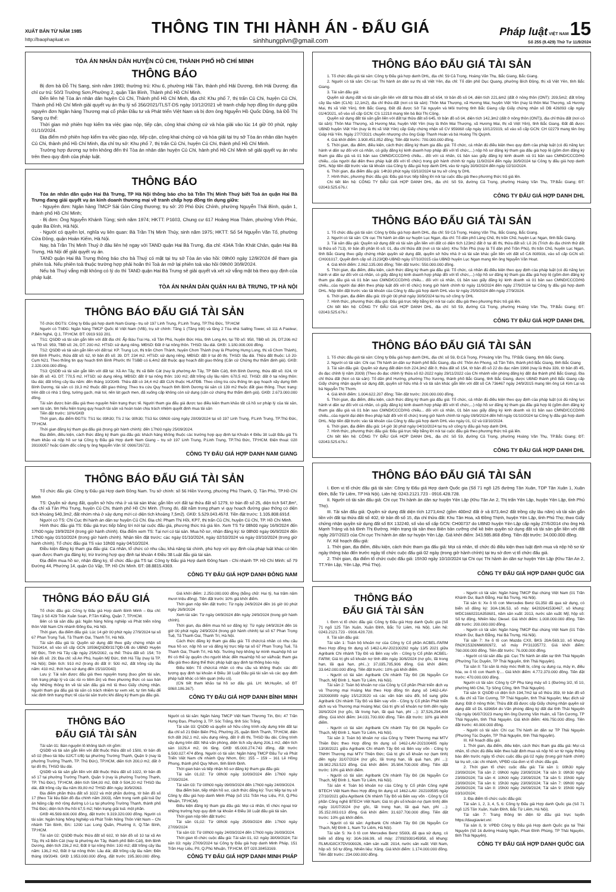XUẤT BẢN TỪ NĂM 1985
http://baophapluat.vn
THÔNG TIN THI HÀNH ÁN - ĐẤU GIÁ
sinhhungplvn@gmail.com
Pháp luật VIỆT NAM 15
Số 255 (9.429) Thứ Tư 11/9/2024
TÒA ÁN NHÂN DÂN HUYỆN CỦ CHI, THÀNH PHỐ HỒ CHÍ MINH
THÔNG BÁO
Bị đơn bà Đỗ Thị Sang, sinh năm 1993; thường trú: Khu 6, phường Hải Tân, thành phố Hải Dương, tỉnh Hải Dương; địa chỉ cư trú: 50/3 Trường Sơn,Phường 2, quận Tân Bình, Thành phố Hồ Chí Minh.
Đến liên hệ Tòa án nhân dân huyện Củ Chi, Thành phố Hồ Chí Minh, địa chỉ: Khu phố 7, thị trấn Củ Chi, huyện Củ Chi, Thành phố Hồ Chí Minh giải quyết vụ án thụ lý số 356/2021/TLST-DS ngày 10/12/2021 về tranh chấp hợp đồng tín dụng giữa nguyên đơn Ngân hàng Thương mại cổ phần Đầu tư và Phát triển Việt Nam và bị đơn ông Nguyễn Hồ Quốc Dũng, bà Đỗ Thị Sang cụ thể:
Thời gian mở phiên họp kiểm tra việc giao nộp, tiếp cận, công khai chứng cứ và hòa giải vào lúc 14 giờ 00 phút, ngày 01/10/2024.
Địa điểm mở phiên họp kiểm tra việc giao nộp, tiếp cận, công khai chứng cứ và hòa giải tại trụ sở Tòa án nhân dân huyện Củ Chi, thành phố Hồ Chí Minh, địa chỉ trụ sở: Khu phố 7, thị trấn Củ Chi, huyện Củ Chi, thành phố Hồ Chí Minh.
Trường hợp đương sự trên không đến thì Tòa án nhân dân huyện Củ Chi, hành phố Hồ Chí Minh sẽ giải quyết vụ án nêu trên theo quy định của pháp luật.
THÔNG BÁO
Tòa án nhân dân quận Hai Bà Trưng, TP Hà Nội thông báo cho bà Trần Thị Minh Thuý biết Toà án quận Hai Bà Trưng đang giải quyết vụ án kinh doanh thương mại về tranh chấp hợp đồng tín dụng giữa:
- Nguyên đơn: Ngân hàng TMCP Sài Gòn Công thương; trụ sở: 20 Phó Đức Chính, phường Nguyễn Thái Bình, quận 1, thành phố Hồ Chí Minh;
- Bị đơn: Ông Nguyễn Khánh Tùng; sinh năm 1974; HKTT: P1603, Chung cư 617 Hoàng Hoa Thám, phường Vĩnh Phúc, quận Ba Đình, Hà Nội.
- Người có quyền lợi, nghĩa vụ liên quan: Bà Trần Thị Minh Thúy, sinh năm 1975; HKTT: Số 54 Nguyễn Văn Tố, phường Cửa Đông, quận Hoàn Kiếm, Hà Nội.
Nay, bà Trần Thị Minh Thuý ở đâu liên hệ ngay với TAND quận Hai Bà Trưng, địa chỉ: 434A Trần Khát Chân, quận Hai Bà Trưng, Hà Nội để giải quyết vụ án.
TAND quận Hai Bà Trưng thông báo cho bà Thuý có mặt tại trụ sở Tòa án vào hồi: 09h00 ngày 12/9/2024 để tham gia phiên toà. Nếu phiên toà thuộc trường hợp phải hoãn thì Toà án mở lại phiên toà vào hồi 09h00 30/9/2024.
Nếu bà Thuý vắng mặt không có lý do thì TAND quận Hai Bà Trưng sẽ giải quyết và xét xử vắng mặt bà theo quy định của pháp luật.
TÒA ÁN NHÂN DÂN QUẬN HAI BÀ TRƯNG, TP HÀ NỘI
THÔNG BÁO ĐẤU GIÁ TÀI SẢN
Tổ chức ĐGTS: Công ty Đấu giá hợp danh Nam Giang– trụ sở 197 Linh Trung, P.Linh Trung, TP.Thủ Đức, TP.HCM
Người có TSĐG: Ngân hàng TMCP Quốc tế Việt Nam (VIB), trụ sở chính: Tầng 1 (Tầng trệt) và tầng 2 Tòa nhà Sailing Tower, số 111 A Pasteur, P.Bến Nghé, Q.1, TP.HCM. ĐT: 0919 933 281.
TS1: QSDĐ và tài sản gắn liền với đất địa chỉ: Ấp Bàu Trai Hạ, xã Tân Phú, huyện Đức Hòa, tỉnh Long An, tại TĐ số: 958, TBĐ số: 26, DT:206 m2 và TĐ số: 959, TBĐ số: 26, DT: 200 m2. HTSD: sử dụng riêng. MĐSD: Đất ở tại nông thôn. THSD: lâu dài. GKĐ: 1.180.000.000 đồng.
TS2: QSDĐ và tài sản gắn liền với đất tại: KP. Trung Lợi, thị trấn Chơn Thành, huyện Chơn Thành (nay là Phường Hưng Long, thị xã Chơn Thành), tỉnh Bình Phước, thửa đất số: 62, tờ bản đồ số: 39. DT: 234 m2. HTSD: sử dụng riêng. MĐSD: đất ở tại đô thị. THSD: lâu dài. Thửa đất thuộc: Lô 20- Cụm N21. Theo thông tin quy hoạch tỉnh Bình Phước thì TSBĐ có 6,4m2 đất thuộc quy hoạch đất giao thông (Căn cứ Chứng thư thẩm định giá). GKĐ: 2.320.000.000 đồng.
TS3: QSDĐ và tài sản gắn liền với đất tại: Xã An Tây, thị xã Bến Cát (nay là phường An Tây, TP Bến Cát), tỉnh Bình Dương, thửa đất số: 824, tờ bản đồ số: 43. DT: 778,5 m2. HTSD: sử dụng riêng. MĐSD: đất ở tại nông thôn: 100 m2; đất trồng cây lâu năm: 678,5 m2. THSD: đất ở tại nông thôn: lâu dài; đất trồng cây lâu năm: đến tháng 10/2049. Thửa đất có 34,4 m2 đất CLN thuộc HLATĐB. Theo công tra cứu thông tin quy hoạch xây dựng tỉnh Bình Dương, tài sản có 19,3 m2 thuộc đất giao thông; Theo tra cứu Quy hoạch tỉnh Bình Dương tài sản có 139 m2 thuộc đất giao thông. Thực trạng: trên đất có nhà 1 tầng, tường gạch, mái tol, nền lát gạch men, đã xuống cấp không còn sử dụng (căn cứ chứng thư thẩm định giá). GKĐ: 2.673.000.000 đồng.
Tài sản được bán đấu giá theo nguyên hiện trạng thực tế. Người tham gia đấu giá được tạo điều kiện tham khảo tất cả hồ sơ pháp lý của tài sản, xem tài sản, tìm hiểu hiện trạng quy hoạch tài sản và hoàn toàn chịu trách nhiệm quyết định mua tài sản
Tiền đặt trước: 10%/GKĐ
Thời gian, địa điểm ĐGTS: TS1 lúc 09h30; TS 2 lúc 08h30; TS3 lúc 09h00 cùng ngày 28/09/2024 tại số 197 Linh Trung, P.Linh Trung, TP.Thủ Đức, TP.HCM.
Thời gian đăng ký tham gia đấu giá (trong giờ hành chính): đến 17h00 ngày 25/09/2024.
Địa điểm, điều kiện, cách thức đăng ký tham gia đấu giá: khách hàng không thuộc các trường hợp quy định tại Khoản 4 Điều 38 Luật Đấu giá TS tham khảo và nộp hồ sơ tại Công ty Đấu giá Hợp danh Nam Giang – trụ sở 197 Linh Trung, P.Linh Trung, TP.Thủ Đức, TP.HCM. Điện thoại: 028 39100057 hoặc Giám đốc công ty ông Nguyễn Văn Sĩ: 0906726722.
CÔNG TY ĐẤU GIÁ HỢP DANH NAM GIANG
THÔNG BÁO ĐẤU GIÁ TÀI SẢN
Tổ chức đấu giá: Công ty Đấu giá Hợp danh Đông Nam. Trụ sở chính: số 56 Hiền Vương, phường Phú Thạnh, Q. Tân Phú, TP.Hồ Chí Minh
TS: Quyền sử dụng đất, quyền sở hữu nhà ở và tài sản khác gắn liền với đất tại thửa đất số 1279, tờ bản đồ số 25, diện tích 547,8m², địa chỉ xã Tân Phú Trung, huyện Củ Chi, thành phố Hồ Chí Minh. (Trong đó, đất nằm trong phạm vi quy hoạch đường giao thông có diện tích khoảng 540,3m2, đất nhóm nhà ở xây dựng mới có diện tích khoảng 7,5m2). GKĐ: 5.529.043.457đ. Tiền đặt trước: 1.105.808.691đ.
Người có TS: Chi Cục thi hành án dân sự huyện Củ Chi. Địa chỉ: Phạm Thị Hồi, KP7, thị trấn Củ Chi, huyện Củ Chi, TP. Hồ Chí Minh.
Hình thức đấu giá TS: Đấu giá trực tiếp bằng lời nói tại cuộc đấu giá, phương thức trả giá lên. Xem TS Từ 08h00 ngày 16/9/2024 đến 17h00 ngày 19/9/2024 (trong giờ hành chính). Địa điểm xem TS: Tại nơi có tài sản. Mua hồ sơ, nhận đăng ký: từ 08h00 ngày 06/9/2024 đến 17h00 ngày 01/10/2024 (trong giờ hành chính). Nhận tiền đặt trước: các ngày 01/10/2024, ngày 02/10/2024 và ngày 03/10/2024 (trong giờ hành chính). Tổ chức đấu giá TS vào 10h00 ngày 04/10/2024.
Điều kiện đăng ký tham gia đấu giá: Cá nhân, tổ chức có nhu cầu, khả năng tài chính, phù hợp với quy định của pháp luật khác có liên quan được tham gia đăng ký, trừ trường hợp quy định tại khoản 4 Điều 38 Luật đấu giá tài sản.
Địa điểm mua hồ sơ, nhận đăng ký, tổ chức đấu giá TS tại: Công ty Đấu giá Hợp danh Đông Nam - Chi nhánh TP. Hồ Chí Minh: số 79 Đường 44, Phường 14, quận Gò Vấp, TP. Hồ Chí Minh. ĐT: 08.8815.4369.
CÔNG TY ĐẤU GIÁ HỢP DANH ĐÔNG NAM
THÔNG BÁO ĐẤU GIÁ
Tổ chức đấu giá: Công ty Đấu giá Hợp danh Bình Minh – Địa chỉ: Tầng 3 Số 429 Trần Xuân Soạn, P.Tân Kiểng, Quận 7, TP.HCM.
Bên có tài sản đấu giá: Ngân hàng Nông nghiệp và Phát triển nông thôn Việt Nam Chi nhánh Đống Đa, Hà Nội.
Thời gian, địa điểm đấu giá: Lúc 14 giờ 00 phút ngày 27/9/2024 tại số 67 Phan Trọng Tuệ, Tả Thanh Oai, Thanh Trì, Hà Nội.
Tài sản đấu giá là: Quyền sử dụng đất theo giấy chứng nhận số T610414, số vào sổ cấp GCN 18596QSDĐ/317QĐ-UB do UBND Huyện Mỹ Đức, Tỉnh Hà Tây cấp ngày 25/6/2002, cụ thể: Thửa đất số: 154; Tờ bản đồ số: 29; Địa chỉ: xã An Phú, huyện Mỹ Đức, tỉnh Hà Tây (nay là TP. Hà Nội); Diện tích: 910 m2 (trong đó đất ở: 500 m2, đất trồng cây lâu năm: 410 m2, thời hạn sử dụng đến 15/10/2043)
Lưu ý: Tài sản được đấu giá theo nguyên trạng (bao gồm tài sản, tình trạng pháp lý và các rủi ro tiềm ẩn) và theo phương thức có sao bán vậy. Những thông tin về tài sản đấu giá mô tả theo Giấy chứng nhận. Người tham gia đấu giá tài sản có trách nhiệm tự xem xét, tự tìm hiểu để xác định tình trạng thực tế của tài sản trước khi đăng ký tham gia đấu giá.
Giá khởi điểm: 2.250.000.000 đồng (bằng chữ: Hai tỷ, hai trăm năm mươi triệu đồng). Tiền đặt trước 10% giá khởi điểm.
Thời gian nộp tiền đặt trước: Từ ngày 24/9/2024 đến 16 giờ 00 phút ngày 26/9/2024
Xem tài sản: Từ ngày 04/9/2024 đến ngày 24/9/2024 (trong giờ hành chính).
Thời gian, địa điểm mua hồ sơ đăng ký: Từ ngày 04/9/2024 đến 16 giờ 00 phút ngày 24/9/2024 (trong giờ hành chính) tại số 67 Phan Trọng Tuệ, Tả Thanh Oai, Thanh Trì, Hà Nội.
Cách thức đăng ký tham gia đấu giá: Tổ chức/cá nhân có nhu cầu mua hồ sơ, nộp hồ sơ và đăng ký trực tiếp tại số 67 Phan Trọng Tuệ, Tả Thanh Oai, Thanh Trì, Hà Nội. Trường hợp không tự mình mua/nộp hồ sơ thì có thể ủy quyền cho người khác đến mua/nộp hồ sơ và/hoặc tham gia đấu giá theo đúng thể thức pháp luật quy định tại thông báo này.
Điều kiện: Tổ chức/cá nhân có nhu cầu và không thuộc các đối tượng quy định tại khoản 4 Điều 38 Luật Đấu giá tài sản và các quy định pháp luật khác có liên quan (nếu có).
(Chi tiết tham khảo tại hồ sơ đấu giá. LH: Mr.Huyền, số ĐT 0868.186.367).
CÔNG TY ĐẤU GIÁ HỢP DANH BÌNH MINH
THÔNG BÁO
ĐẤU GIÁ TÀI SẢN
Tài sản 01: Bán nguyên lô không tách rời gồm:
QSDĐ và tài sản gắn liền với đất thuộc thửa đất số 1580, tờ bản đồ số 02 (theo tài liệu 02/CT-UB) tại phường Trường Thạnh, Quận 9 (nay là phường Trường Thạnh, TP. Thủ Đức), TP.HCM, diện tích 200,0 m2, đất ở tại đô thị, THSD lâu dài.
QSDĐ và tài sản gắn liền với đất thuộc thửa đất số 1022, tờ bản đồ số 17 tại phường Trường Thạnh, Quận 9 (nay là phường Trường Thạnh, TP. Thủ Đức), TP.HCM, diện tích 594,00 m2, Đất ở 504,20 m2 THSD lâu dài, đất trồng cây lâu năm 89,80 m2 THSD đến ngày 30/9/2063.
Địa điểm phần thửa đất số 1022 và một phần đường, tờ bản đồ số 17 (theo Tài liệu Bản đồ địa chính năm 2003), nằm trong ranh giải toả Dự án Nâng cấp mở rộng đường Lò Lu tại phường Trường Thạnh, thành phố Thủ Đức; diện tích thu hồi 67,5 m2; hiện trạng giải toả: một phần.
GKĐ 46.569.600.000 đồng, đặt trước 9.319.320.000 đồng. Người có tài sản: Ngân hàng Nông Nghiệp và Phát Triển Nông Thôn Việt Nam – Chi nhánh Tân Bình, Đ/c: 1200 Lạc Long Quân, Phường 8, Q.Tân Bình, TP.HCM.
Tài sản 02: QSDĐ thuộc thửa đất số 602, tờ bản đồ số 10 tại xã An Tây, thị xã Bến Cát (nay là phường An Tây, thành phố Bến Cát), tỉnh Bình Dương, diện tích 236,2 m2, Đất ở tại nông thôn: 100 m2; đất trồng cây lâu năm: 136,2 m2, Đất ở tại nông thôn: Lâu dài; đất trồng cây lâu năm: Đến tháng 09/2049. GKĐ 1.953.000.000 đồng, đặt trước 195.300.000 đồng. Người có tài sản: Ngân hàng TMCP Việt Nam Thương Tín, Đ/c: 47 Trần Hưng Đạo, Phường 3, TP. Sóc Trăng, tỉnh Sóc Trăng.
Tài sản 03: QSDĐ và quyền sở hữu công trình xây dựng trên đất tại địa chỉ số 21 Điện Biên Phủ, Phường 25, quận Bình Thạnh, TP.HCM, diện tích đất 262,1 m2, sửu dụng riêng, đất ở đô thị, THSD lâu dài, Công trình xây dựng trên đất: Nhà văn phòng, diện tích xây dựng 206,1 m2, diện tích sàn 1029,4 m2, 06 tầng. GKĐ 65.000.274.743 đồng, đặt trước 6.500.027.474 đồng. Người có tài sản: Ngân hàng TMCP Đầu Tư và Phát Triển Việt Nam chi nhánh Quy Nhơn, Đ/c: 155 – 159 – 161 Lê Hồng Phong, thành phố Quy Nhơn, tỉnh Bình Định.
Thời gian bán và tiếp nhận hồ sơ đăng ký tham gia đấu giá:
Tài sản 01,02: Từ 08h00 ngày 10/09/2024 đến 17h00 ngày 27/09/2024.
Tài sản 03: Từ 08h00 ngày 09/09/2024 đến 17h00 ngày 24/09/2024.
Địa điểm bán, tiếp nhận hồ sơ, cách thức đăng ký: Trực tiếp tại trụ sở Công ty đấu giá hợp danh Minh Pháp (số 151 Trần Huy Liệu, P.8, Q.Phú Nhuận, TP.HCM).
Điều kiện đăng ký tham gia đấu giá: Mọi cá nhân, tổ chức ngoại trừ những trường hợp quy định tại khoản 4 Điều 38 Luật đấu giá tài sản.
Thời gian nộp tiền đặt trước:
Tài sản 01,02: Từ 08h00 ngày 25/09/2024 đến 17h00 ngày 27/09/2024
Tài sản 03: Từ 08h00 ngày 24/09/2024 đến 17h00 ngày 26/09/2024.
Thời gian tổ chức cuộc đấu giá: Tài sản 01, 02: ngày 30/09/2024; Tài sản 03: ngày 27/09/2024 tại Công ty Đấu giá hợp danh Minh Pháp, 151 Trần Huy Liệu, P8, Q.Phú Nhuận, TP.HCM. ĐT 028.38453169.
CÔNG TY ĐẤU GIÁ HỢP DANH MINH PHÁP
THÔNG BÁO ĐẤU GIÁ TÀI SẢN
1. Tổ chức đấu giá tài sản: Công ty Đấu giá hợp danh DHL, địa chỉ: 59 Cả Trọng, Hoàng Văn Thụ, Bắc Giang, Bắc Giang.
2. Người có tài sản: Chi cục Thi hành án dân sự thị xã Việt Yên, địa chỉ: Tổ dân phố Dục Quang, phường Bích Động, thị xã Việt Yên, tỉnh Bắc Giang.
3. Tài sản đấu giá:
Quyền sử dụng đất và tài sản gắn liền với đất tại thửa đất số 654, tờ bản đồ số 04, diện tích 221,6m2 (đất ở nông thôn (ONT): 209,5m2; đất trồng cây lâu năm (CLN): 12,1m2), địa chỉ thửa đất (nơi có tài sản): Thôn Mai Thượng, xã Hương Mai, huyện Việt Yên (nay là thôn Mai Thượng, xã Hương Mai, thị xã Việt Yên), tỉnh Bắc Giang. Đất đã được Sở Tài nguyên và Môi trường tỉnh Bắc Giang cấp Giấy chứng nhận số DB 426893 cấp ngày 01/4/2021, số vào sổ cấp GCN: CS 12218 mang tên bà Bùi Thị Cộng.
Quyền sử dụng đất tài sản gắn liền với đất tại thửa đất số 645, tờ bản đồ số 04, diện tích 142,3m2 (đất ở nông thôn (ONT)), địa chỉ thửa đất (nơi có tài sản): Thôn Mai Thượng, xã Hương Mai, huyện Việt Yên (nay là thôn Mai Thượng, xã Hương Mai, thị xã Việt Yên), tỉnh Bắc Giang. Đất đã được UBND huyện Việt Yên (nay là thị xã Việt Yên) cấp Giấy chứng nhận số CV 959068 cấp ngày 18/12/2019, số vào sổ cấp GCN: CH 02279 mang tên ông Giáp Hải Yến. Ngày 27/7/2021 chuyển nhượng cho ông Giáp Thanh Hoàn và bà Hoàng Thị Quỳnh.
4. Giá khởi điểm: 3.908.451.852 đồng; Tiền đặt trước: 780.000.000 đồng.
5. Thời gian, địa điểm, điều kiện, cách thức đăng ký tham gia đấu giá: Tổ chức, cá nhân đủ điều kiện theo quy định của pháp luật (có đủ năng lực hành vi dân sự đối với cá nhân, có giấy đăng ký kinh doanh hợp pháp đối với tổ chức,...) nộp hồ sơ đăng ký tham gia đấu giá hợp lệ (gồm đơn đăng ký tham gia đấu giá và 01 bản sao CMND/CCCD/Hộ chiếu... đối với cá nhân, 01 bản sao giấy đăng ký kinh doanh và 01 bản sao CMND/CCCD/Hộ chiếu...của người đại diện theo pháp luật đối với tổ chức) trong giờ hành chính từ ngày 11/9/2024 đến ngày 30/9/2024 tại Công ty đấu giá hợp danh DHL. Nộp tiền đặt trước vào tài khoản của Công ty đấu giá hợp danh DHL vào từ ngày 30/9/2024 đến ngày 02/10/2024.
6. Thời gian, địa điểm đấu giá: 14h30 phút ngày 03/10/2024 tại trụ sở công ty DHL
7. Hình thức, phương thức đấu giá: Đấu giá trực tiếp bằng lời nói tại cuộc đấu giá theo phương thức trả giá lên.
Chi tiết liên hệ: CÔNG TY ĐẤU GIÁ HỢP DANH DHL, địa chỉ: Số 59, đường Cả Trọng, phường Hoàng Văn Thụ, TP.Bắc Giang; ĐT: 02043.525.676./.
CÔNG TY ĐẤU GIÁ HỢP DANH DHL
THÔNG BÁO ĐẤU GIÁ TÀI SẢN
1. Tổ chức đấu giá tài sản: Công ty Đấu giá hợp danh DHL, địa chỉ: 59 Cả Trọng, Hoàng Văn Thụ, Bắc Giang, Bắc Giang.
2. Người có tài sản: Chi cục Thi hành án dân sự huyện Lục Ngạn, địa chỉ: Tổ dân phố Làng Chũ, thị trấn Chũ, huyện Lục Ngạn, tỉnh Bắc Giang.
3. Tài sản đấu giá: Quyền sử dụng đất và tài sản gắn liền với đất có diện tích 123m2 đất ở tại đô thị, thửa đất số: Lô 26 (Trích đo địa chính thử đất là thửa số 713), tờ bản đồ phân lô số: 01, địa chỉ thửa đất (nơi có tài sản): Khu Trần Phú (nay là Tổ dân phố Trần Phú), thị trấn Chũ, huyện Lục Ngạn, tỉnh Bắc Giang theo giấy chứng nhận quyền sử dụng đất, quyền sở hữu nhà ở và tài sản khác gắn liền với đất số CA 808916, vào sổ cấp GCN số: CH001017, Quyết định cấp số 2123/QĐ-UBND ngày 07/10/2015 của UBND huyện Lục Ngạn mang tên ông Nguyễn Văn Hoạt.
4. Giá khởi điểm: 2.862.135.000 đồng; Tiền đặt trước: 550.000.000 đồng.
5. Thời gian, địa điểm, điều kiện, cách thức đăng ký tham gia đấu giá: Tổ chức, cá nhân đủ điều kiện theo quy định của pháp luật (có đủ năng lực hành vi dân sự đối với cá nhân, có giấy đăng ký kinh doanh hợp pháp đối với tổ chức,...) nộp hồ sơ đăng ký tham gia đấu giá hợp lệ (gồm đơn đăng ký tham gia đấu giá và 01 bản sao CMND/CCCD/Hộ chiếu... đối với cá nhân, 01 bản sao giấy đăng ký kinh doanh và 01 bản sao CMND/CCCD/Hộ chiếu...của người đại diện theo pháp luật đối với tổ chức) trong giờ hành chính từ ngày 11/9/2024 đến ngày 27/9/2024 tại Công ty đấu giá hợp danh DHL. Nộp tiền đặt trước vào tài khoản của Công ty đấu giá hợp danh DHL vào từ ngày 25/9/2024 đến ngày 27/9/2024.
6. Thời gian, địa điểm đấu giá: 09 giờ 00 phút ngày 30/9/2024 tại trụ sở công ty DHL
7. Hình thức, phương thức đấu giá: Đấu giá trực tiếp bằng lời nói tại cuộc đấu giá theo phương thức trả giá lên.
Chi tiết liên hệ: CÔNG TY ĐẤU GIÁ HỢP DANH DHL, địa chỉ: Số 59, đường Cả Trọng, phường Hoàng Văn Thụ, TP.Bắc Giang; ĐT: 02043.525.676./.
CÔNG TY ĐẤU GIÁ HỢP DANH DHL
THÔNG BÁO ĐẤU GIÁ TÀI SẢN
1. Tổ chức đấu giá tài sản: Công ty Đấu giá hợp danh DHL, địa chỉ: số 59, Đ.Cả Trọng, P.Hoàng Văn Thụ, TP.Bắc Giang, tỉnh Bắc Giang.
2. Người có tài sản: Chi cục Thi hành án dân sự thành phố Bắc Giang, địa chỉ: Thôn An Phong, xã Tân Tiến, thành phố Bắc Giang, tỉnh Bắc Giang
3. Tài sản đấu giá: Quyền sử dụng đất diện tích 224,3m2 đất ở, thửa đất số 154, tờ bản đồ số 22 đo đạc năm 1998 (nay là thửa 339, tờ bản đồ 45, đo đạc chỉnh lý năm 2009) (Theo đo đạc chỉnh lý thửa số 82-2022 ngày 29/11/2022 của Chi nhánh văn phòng đăng ký đất đai thành phố Bắc Giang). Địa chỉ thửa đất (Nơi có tài sản): Tổ dân phố Hướng, phường Thọ Xương, thành phố Bắc Giang, tỉnh Bắc Giang, được UBND thành phố Bắc Giang cấp Giấy chứng nhận quyền sử dụng đất, quyền sở hữu nhà ở và tài sản khác gắn liền với đất số CA 736467 ngày 24/9/2015 mang tên ông Lê Kim Lại và bà Nguyễn Thị Thơm.
4. Giá khởi điểm: 1.004.622.207 đồng; Tiền đặt trước: 200.000.000 đồng.
5. Thời gian, địa điểm, điều kiện, cách thức đăng ký tham gia đấu giá: Tổ chức, cá nhân đủ điều kiện theo quy định của pháp luật (có đủ năng lực hành vi dân sự đối với cá nhân, có giấy đăng ký kinh doanh hợp pháp đối với tổ chức,...) nộp hồ sơ đăng ký tham gia đấu giá hợp lệ (gồm đơn đăng ký tham gia đấu giá và 01 bản sao CMND/CCCD/Hộ chiếu... đối với cá nhân, 01 bản sao giấy đăng ký kinh doanh và 01 bản sao CMND/CCCD/Hộ chiếu...của người đại diện theo pháp luật đối với tổ chức) trong giờ hành chính từ ngày 09/9/2024 đến hết ngày 01/10/2024 tại Công ty đấu giá hợp danh DHL. Nộp tiền đặt trước vào tài khoản của Công ty đấu giá hợp danh DHL vào ngày 01, 02 và 03/10/2024.
6. Thời gian, địa điểm đấu giá: 14 giờ 30 phút ngày 04/10/2024 tại trụ sở công ty đấu giá hợp danh DHL
7. Hình thức, phương thức đấu giá: Đấu giá trực tiếp bằng lời nói tại cuộc đấu giá theo phương thức trả giá lên.
Chi tiết liên hệ: CÔNG TY ĐẤU GIÁ HỢP DANH DHL, địa chỉ: Số 59, đường Cả Trọng, phường Hoàng Văn Thụ, TP.Bắc Giang; ĐT: 02043.525.676./.
CÔNG TY ĐẤU GIÁ HỢP DANH DHL
THÔNG BÁO ĐẤU GIÁ TÀI SẢN
I. Đơn vị tổ chức đấu giá tài sản: Công ty Đấu giá Hợp danh Quốc gia (Số 71 ngõ 125 đường Tân Xuân, TDP Tân Xuân 1, Xuân Đỉnh, Bắc Từ Liêm, TP Hà Nội). Liên hệ: 0243.2121.723 - 0916.428.728.
II. Người có tài sản đấu giá: Chi cục Thi hành án dân sự huyện Yên Lập (Khu Tân An 2, Thị trấn Yên Lập, huyện Yên Lập, tỉnh Phú Thọ).
III. Tài sản đấu giá: Quyền sử dụng đất diện tích 1273,4m2 (gồm 400m2 đất ở và 873,4m2 đất trồng cây lâu năm) và tài sản gắn liền với đất tại thửa đất số 402, tờ bản đồ số 15, địa chỉ thửa đất: Khu Tân Hoa, xã Đồng Thịnh, huyện Yên Lập, tỉnh Phú Thọ; theo Giấy chứng nhận quyền sử dụng đất số BX 132240, số vào sổ cấp GCN: CH00737 do UBND huyện Yên Lập cấp ngày 27/6/2014 cho ông Hà Mạnh Tráng và bà Đinh Thị Đường. Hiện trạng tài sản theo Biên bản cưỡng chế kê biên quyền sử dụng đất và tài sản gắn liền với đất ngày 20/7/2023 của Chi cục Thi hành án dân sự huyện Yên Lập. Giá khởi điểm: 343.985.868 đồng. Tiền đặt trước: 34.000.000 đồng.
IV. Kế hoạch đấu giá:
1. Thời gian, địa điểm, điều kiện, cách thức tham gia đấu giá: Mọi cá nhân, tổ chức đủ điều kiện theo luật định mua và nộp hồ sơ từ ngày thông báo đến trước ngày tổ chức cuộc đấu giá 02 ngày (trong giờ hành chính) tại trụ sở đơn vị tổ chức đấu giá.
2. Thời gian, địa điểm tổ chức cuộc đấu giá: 15h30 ngày 10/10/2024 tại Chi cục Thi hành án dân sự huyện Yên Lập (Khu Tân An 2, TT.Yên Lập, Yên Lập, Phú Thọ).
CÔNG TY ĐẤU GIÁ HỢP DANH QUỐC GIA
THÔNG BÁO
ĐẤU GIÁ TÀI SẢN
I. Đơn vị tổ chức đấu giá: Công ty Đấu giá Hợp danh Quốc gia (Số 71 ngõ 125 Tân Xuân, Xuân Đỉnh, Bắc Từ Liêm, Hà Nội). Liên hệ: 0243.2121.723 - 0916.428.728.
II. Tài sản đấu giá:
Tài sản 1: Toàn bộ khoản nợ của Công ty Cổ phần ACBEL-FARM theo Hợp đồng tín dụng số 1462-LAV-202100292 ngày 13/5 2021 giữa Agribank Chi nhánh Tây Đô và Bên vay vốn - Công ty Cổ phần ACBEL-FARM; Giá trị ghi sổ khoản nợ tính đến ngày 30/6/2024 (nợ gốc, lãi trong hạn, lãi quá hạn, phí...): 37,035,705,906 đồng. Giá khởi điểm: 33.642.000.000 đồng. Tiền đặt trước: 10% giá khởi điểm.
- Người có tài sản: Agribank Chi nhánh Tây Đô (36 Nguyễn Cơ Thạch, Mỹ Đình 1, Nam Từ Liêm, Hà Nội).
Tài sản 2: Toàn bộ khoản nợ của Công ty Cổ phần Phát triển dịch vụ và Thương mại Hoàng Mai theo Hợp đồng tín dụng số 1462-LAV-202000889 ngày 15/12/2020 và các văn bản sửa đổi, bổ sung giữa Agribank Chi nhánh Tây Đô và Bên vay vốn - Công ty Cổ phần Phát triển dịch vụ và Thương mại Hoàng Mai; Giá trị ghi sổ khoản nợ tính đến ngày 30/6/2024 (nợ gốc, lãi trong hạn, lãi quá hạn, phí ...): 37,526,294,484 đồng. Giá khởi điểm: 34.031.700.000 đồng. Tiền đặt trước: 10% giá khởi điểm.
- Người có tài sản: Agribank Chi nhánh Tây Đô (36 Nguyễn Cơ Thạch, Mỹ Đình 1, Nam Từ Liêm, Hà Nội).
Tài sản 3: Toàn bộ khoản nợ của Công ty TNHH Thương mại MTV Thiện Đức theo Hợp đồng tín dụng số 1462-LAV-202100485 ngày 13/08/2021 giữa Agribank Chi nhánh Tây Đô và Bên vay vốn - Công ty TNHH Thương mại MTV Thiện Đức; Giá trị ghi sổ khoản nợ (tạm tính) đến ngày 31/07/2024 (nợ gốc, lãi trong hạn, lãi quá hạn, phí ...): 39.982.253.523 đồng. Giá khởi điểm: 35.984.700.000 đồng. Tiền đặt trước: 10% giá khởi điểm.
- Người có tài sản: Agribank Chi nhánh Tây Đô (36 Nguyễn Cơ Thạch, Mỹ Đình 1, Nam Từ Liêm, Hà Nội).
Tài sản 4: Toàn bộ khoản nợ của Công ty Cổ phần Công nghệ BTECH Việt Nam theo Hợp đồng tín dụng số 1462-LAV- 202100595 ngày 27/10/2021 giữa Agribank Chi nhánh Tây Đô và Bên vay vốn - Công ty Cổ phần Công nghệ BTECH Việt Nam; Giá trị ghi sổ khoản nợ (tạm tính) đến ngày 31/07/2024 (nợ gốc, lãi trong hạn, lãi quá hạn, phí ...): 35.152.883.013 đồng. Giá khởi điểm: 31.637.700.000 đồng. Tiền đặt trước: 10% giá khởi điểm.
- Người có tài sản: Agribank Chi nhánh Tây Đô (36 Nguyễn Cơ Thạch, Mỹ Đình 1, Nam Từ Liêm, Hà Nội).
Tài sản 5: Xe ô tô con Mercedes Benz S500L đã qua sử dụng, có biển số đăng ký: 30A-166.99, số máy: 27892930145958, số khung: RLMUG8CX7DV000026, năm sản xuất: 2014, nước sản xuất: Việt Nam, hộp số: Số tự động, Nhiên liệu: Xăng. Giá khởi điểm: 1.174.000.000 đồng. Tiền đặt trước: 234.000.000 đồng.
- Người có tài sản: Ngân hàng TMCP Đại chúng Việt Nam (01 Trần Khánh Dư, Bạch Đằng, Hai Bà Trưng, Hà Nội).
Tài sản 6: Xe ô tô con Mercedes Benz GL350 đã qua sử dụng, có biển số đăng ký: 30A-196.53, số máy: 64282641530467, số khung: WDC1668231A350681, năm sản xuất: 2013, nước sản xuất: Mỹ, hộp số: Số tự động, Nhiên liệu: Diesel. Giá khởi điểm: 1.008.000.000 đồng. Tiền đặt trước: 200.000.000 đồng.
- Người có tài sản: Ngân hàng TMCP Đại chúng Việt Nam (01 Trần Khánh Dư, Bạch Đằng, Hai Bà Trưng, Hà Nội).
Tài sản 7: Xe ô tô con Mazda CX8, BKS 20A-569.10, số khung RN2K15326NM080972, số máy PY31335772. Giá khởi điểm: 760.000.000 đồng. Tiền đặt trước: 76.000.000 đồng.
- Người có tài sản đấu giá: Cục Thi hành án dân sự tỉnh Thái Nguyên (Phường Túc Duyên, TP Thái Nguyên, tỉnh Thái Nguyên).
Tài sản 8: Tài sản là máy móc thiết bị, công cụ dụng cụ, máy in, điều hòa, xe ô tô con thanh lý.... Giá khởi điểm: 4.772.370.000 đồng. Tiền đặt trước: 470.000.000 đồng.
Người có tài sản: Công ty CP Phụ tùng máy số 1 (Đường 3/2, tổ 10, phường Mỏ Chè, Tp Sông Công, tỉnh Thái Nguyên).
Tài sản 9: QSDĐ có diện tích 194,7m2 tại số thửa 359, tờ bản đồ số 6, địa chỉ xã Tân Cương, TP Thái Nguyên, tỉnh Thái Nguyên; Mục đích sử dụng: Đất ở nông thôn; Thửa đất đã được cấp Giấy chứng nhận quyền sử dụng đất số DL 639654 do Văn phòng đăng ký đất đai tỉnh Thái Nguyên cấp ngày 06/07/2023 mang tên ông Dương Văn Huân, xã Tân Cương, TP Thái Nguyên, tỉnh Thái Nguyên. Giá khởi điểm: 486.750.000 đồng. Tiền đặt trước: 48.000.000 đồng.
- Người có tài sản: Chi cục Thi hành án dân sự TP Thái Nguyên (Phường Túc Duyên, TP Thái Nguyên, tỉnh Thái Nguyên).
III. Kế hoạch đấu giá:
1. Thời gian, địa điểm, điều kiện, cách thức tham gia đấu giá: Mọi cá nhân, tổ chức đủ điều kiện theo luật định mua và nộp hồ sơ từ ngày thông báo đến trước ngày tổ chức cuộc đấu giá 02 ngày (trong giờ hành chính) tại trụ sở, các chi nhánh, VPĐD của đơn vị tổ chức đấu giá.
2. Thời gian tổ chức cuộc đấu giá: Tài sản 1: 08h30 ngày 23/09/2024; Tài sản 2: 09h00 ngày 23/09/2024; Tài sản 3: 09h30 ngày 23/09/2024; Tài sản 4: 10h00 ngày 23/09/2024; Tài sản 5: 15h00 ngày 23/09/2024; Tài sản 6: 15h30 ngày 23/09/2024; Tài sản 7: 09h00 ngày 26/09/2024; Tài sản 8: 15h00 ngày 26/09/2024; Tài sản 9: 15h00 ngày 03/10/2024;
3. Địa điểm tổ chức cuộc đấu giá:
Tài sản 1, 2, 3, 4, 5, 6: Công ty Đấu giá Hợp danh Quốc gia (Số 71 ngõ 125 Tân Xuân, Xuân Đỉnh, Bắc Từ Liêm, Hà Nội).
Tài sản 7: Trang thông tin điện tử đấu giá trực tuyến https://daugiaviet.vn/.
Tài sản 8, 9: VPĐD Công ty Đấu giá Hợp danh Quốc gia tại Thái Nguyên (Số 16 đường Hoàng Ngân, Phan Đình Phùng, TP Thái Nguyên, tỉnh Thái Nguyên).
CÔNG TY ĐẤU GIÁ HỢP DANH QUỐC GIA